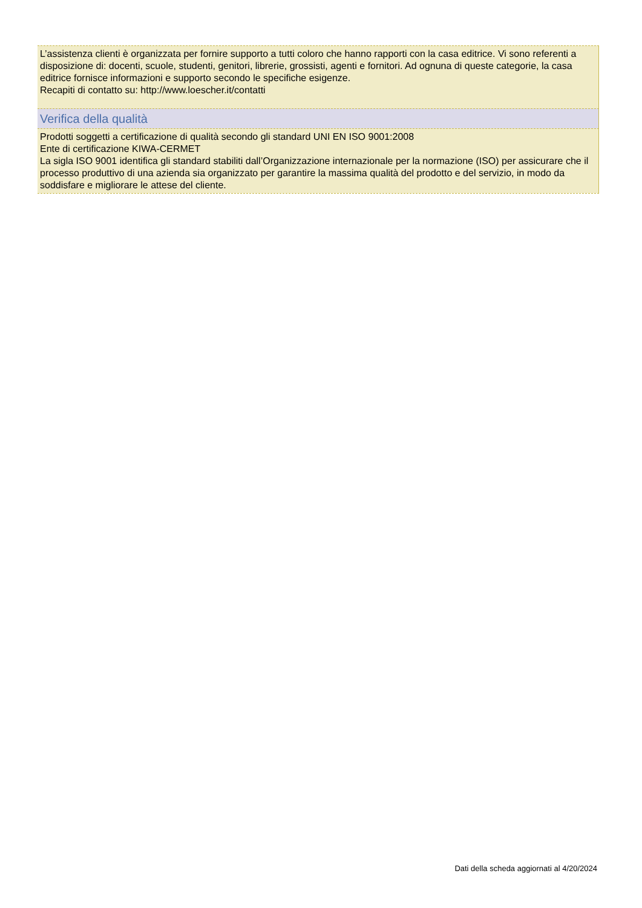L’assistenza clienti è organizzata per fornire supporto a tutti coloro che hanno rapporti con la casa editrice. Vi sono referenti a disposizione di: docenti, scuole, studenti, genitori, librerie, grossisti, agenti e fornitori. Ad ognuna di queste categorie, la casa editrice fornisce informazioni e supporto secondo le specifiche esigenze.
Recapiti di contatto su: http://www.loescher.it/contatti
Verifica della qualità
Prodotti soggetti a certificazione di qualità secondo gli standard UNI EN ISO 9001:2008
Ente di certificazione KIWA-CERMET
La sigla ISO 9001 identifica gli standard stabiliti dall’Organizzazione internazionale per la normazione (ISO) per assicurare che il processo produttivo di una azienda sia organizzato per garantire la massima qualità del prodotto e del servizio, in modo da soddisfare e migliorare le attese del cliente.
Dati della scheda aggiornati al 4/20/2024